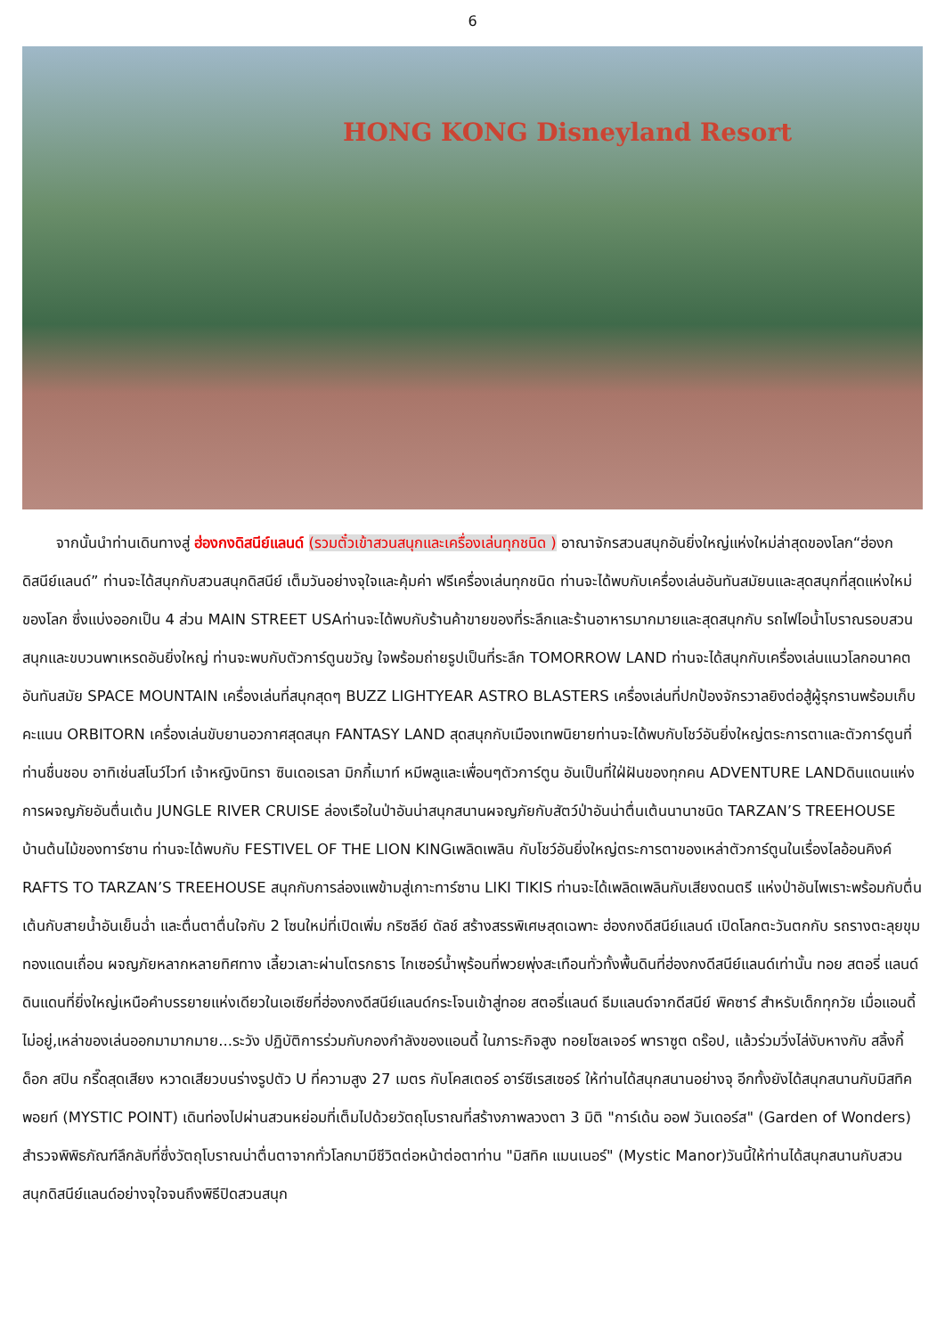6
HONG KONG Disneyland Resort
จากนั้นนำท่านเดินทางสู่ ฮ่องกงดิสนีย์แลนด์ (รวมตั๋วเข้าสวนสนุกและเครื่องเล่นทุกชนิด ) อาณาจักรสวนสนุกอันยิ่งใหญ่แห่งใหม่ล่าสุดของโลก“ฮ่องกดิสนีย์แลนด์” ท่านจะได้สนุกกับสวนสนุกดิสนีย์ เต็มวันอย่างจุใจและคุ้มค่า ฟรีเครื่องเล่นทุกชนิด ท่านจะได้พบกับเครื่องเล่นอันทันสมัยนและสุดสนุกที่สุดแห่งใหม่ของโลก ซึ่งแบ่งออกเป็น 4 ส่วน MAIN STREET USAท่านจะได้พบกับร้านค้าขายของที่ระลึกและร้านอาหารมากมายและสุดสนุกกับ รถไฟไอน้ำโบราณรอบสวนสนุกและขบวนพาเหรดอันยิ่งใหญ่ ท่านจะพบกับตัวการ์ตูนขวัญ ใจพร้อมถ่ายรูปเป็นที่ระลึก TOMORROW LAND ท่านจะได้สนุกกับเครื่องเล่นแนวโลกอนาคตอันทันสมัย SPACE MOUNTAIN เครื่องเล่นที่สนุกสุดๆ BUZZ LIGHTYEAR ASTRO BLASTERS เครื่องเล่นที่ปกป้องจักรวาลยิงต่อสู้ผู้รุกรานพร้อมเก็บคะแนน ORBITORN เครื่องเล่นขับยานอวกาศสุดสนุก FANTASY LAND สุดสนุกกับเมืองเทพนิยายท่านจะได้พบกับโชว์อันยิ่งใหญ่ตระการตาและตัวการ์ตูนที่ ท่านชื่นชอบ อาทิเช่นสโนว์ไวท์ เจ้าหญิงนิทรา ซินเดอเรลา มิกกี้เมาท์ หมีพลูและเพื่อนๆตัวการ์ตูน อันเป็นที่ใฝ่ฝันของทุกคน ADVENTURE LANDดินแดนแห่งการผจญภัยอันตื่นเต้น JUNGLE RIVER CRUISE ล่องเรือในป่าอันน่าสนุกสนานผจญภัยกับสัตว์ป่าอันน่าตื่นเต้นนานาชนิด TARZAN’S TREEHOUSE บ้านต้นไม้ของทาร์ซาน ท่านจะได้พบกับ FESTIVEL OF THE LION KINGเพลิดเพลิน กับโชว์อันยิ่งใหญ่ตระการตาของเหล่าตัวการ์ตูนในเรื่องไลอ้อนคิงค์ RAFTS TO TARZAN’S TREEHOUSE สนุกกับการล่องแพข้ามสู่เกาะทาร์ซาน LIKI TIKIS ท่านจะได้เพลิดเพลินกับเสียงดนตรี แห่งป่าอันไพเราะพร้อมกับตื่นเต้นกับสายน้ำอันเย็นฉ่ำ และตื่นตาตื่นใจกับ 2 โซนใหม่ที่เปิดเพิ่ม กริซลีย์ ดัลช์ สร้างสรรพิเศษสุดเฉพาะ ฮ่องกงดีสนีย์แลนด์ เปิดโลกตะวันตกกับ รถรางตะลุยขุมทองแดนเถื่อน ผจญภัยหลากหลายทิศทาง เลี้ยวเลาะผ่านโตรกธาร ไกเซอร์น้ำพุร้อนที่พวยพุ่งสะเทือนทั่วทั้งพื้นดินที่ฮ่องกงดีสนีย์แลนด์เท่านั้น ทอย สตอรี่ แลนด์ ดินแดนที่ยิ่งใหญ่เหนือคำบรรยายแห่งเดียวในเอเซียที่ฮ่องกงดีสนีย์แลนด์กระโจนเข้าสู่ทอย สตอรี่แลนด์ ธีมแลนด์จากดีสนีย์ พิคซาร์ สำหรับเด็กทุกวัย เมื่อแอนดี้ไม่อยู่,เหล่าของเล่นออกมามากมาย...ระวัง ปฏิบัติการร่วมกับกองกำลังของแอนดี้ ในภาระกิจสูง ทอยโซลเจอร์ พาราซูต ดร๊อป, แล้วร่วมวิ่งไล่งับหางกับ สลิ้งกี้ ด็อก สปิน กรี๊ดสุดเสียง หวาดเสียวบนร่างรูปตัว U ที่ความสูง 27 เมตร กับโคสเตอร์ อาร์ซีเรสเซอร์ ให้ท่านได้สนุกสนานอย่างจุ อีกทั้งยังได้สนุกสนานกับมิสทิค พอยท์ (MYSTIC POINT) เดินท่องไปผ่านสวนหย่อมที่เต็มไปด้วยวัตถุโบราณที่สร้างภาพลวงตา 3 มิติ "การ์เด้น ออฟ วันเดอร์ส" (Garden of Wonders) สำรวจพิพิธภัณฑ์ลึกลับที่ซึ่งวัตถุโบราณน่าตื่นตาจากทั่วโลกมามีชีวิตต่อหน้าต่อตาท่าน "มิสทิค แมนเนอร์" (Mystic Manor)วันนี้ให้ท่านได้สนุกสนานกับสวนสนุกดิสนีย์แลนด์อย่างจุใจจนถึงพิธีปิดสวนสนุก